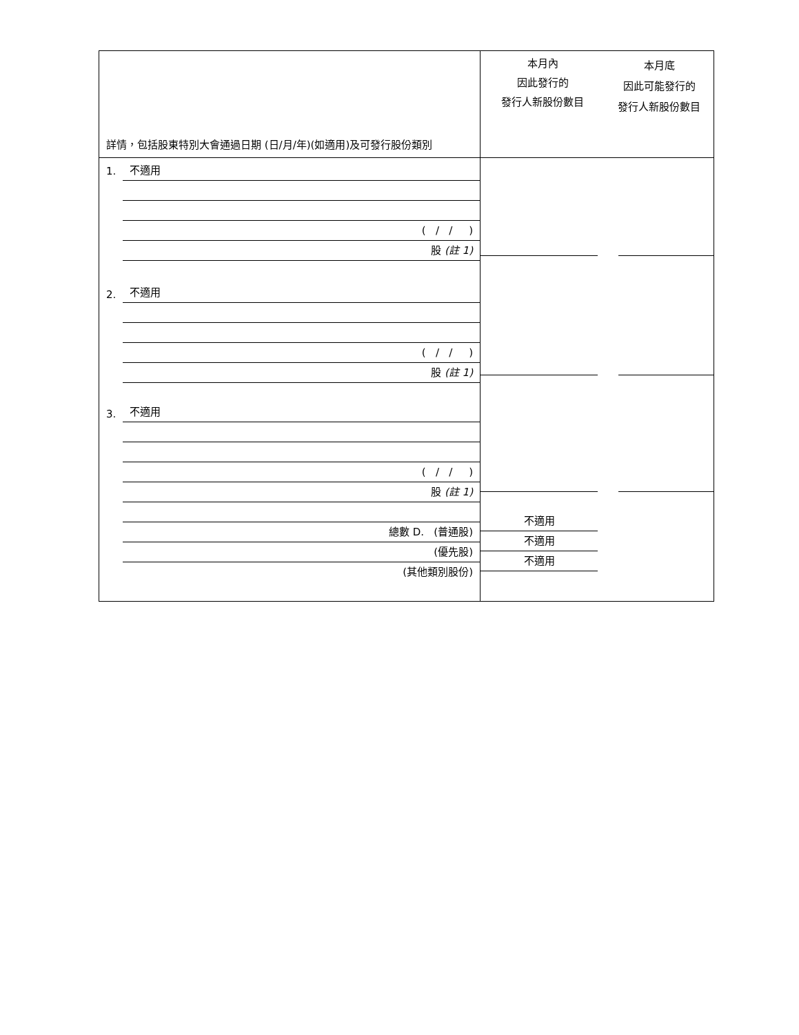| 詳情，包括股東特別大會通過日期 (日/月/年)(如適用)及可發行股份類別 | 本月內 因此發行的 發行人新股份數目 | 本月底 因此可能發行的 發行人新股份數目 |
| 1. 不適用 ( / / ) 股 (註 1) 2. 不適用 ( / / ) 股 (註 1) 3. 不適用 ( / / ) 股 (註 1) 總數 D. (普通股) (優先股) (其他類別股份) | 不適用 不適用 不適用 | |